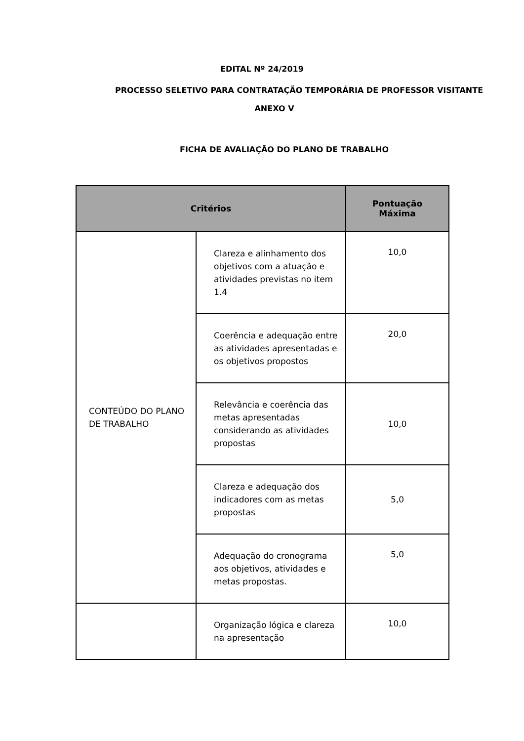EDITAL Nº 24/2019
PROCESSO SELETIVO PARA CONTRATAÇÃO TEMPORÁRIA DE PROFESSOR VISITANTE
ANEXO V
FICHA DE AVALIAÇÃO DO PLANO DE TRABALHO
| Critérios | | Pontuação Máxima |
| --- | --- | --- |
| CONTEÚDO DO PLANO DE TRABALHO | Clareza e alinhamento dos objetivos com a atuação e atividades previstas no item 1.4 | 10,0 |
| | Coerência e adequação entre as atividades apresentadas e os objetivos propostos | 20,0 |
| | Relevância e coerência das metas apresentadas considerando as atividades propostas | 10,0 |
| | Clareza e adequação dos indicadores com as metas propostas | 5,0 |
| | Adequação do cronograma aos objetivos, atividades e metas propostas. | 5,0 |
| | Organização lógica e clareza na apresentação | 10,0 |